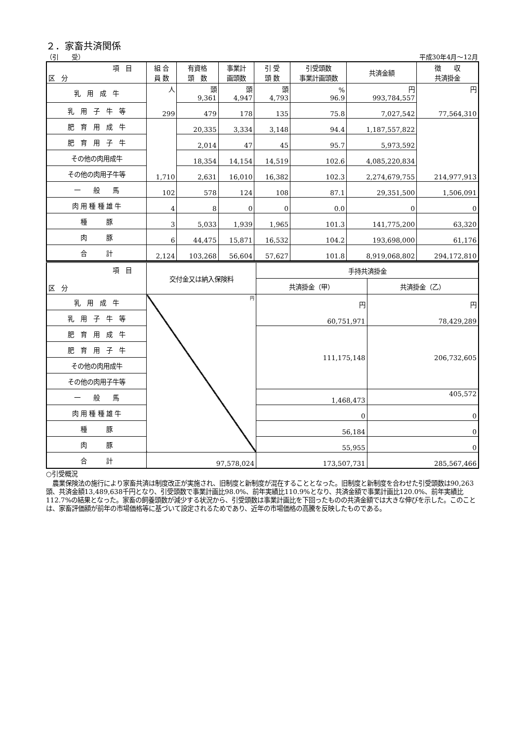２．家畜共済関係
（引　　受） 平成30年4月～12月
| 項 目 区 分 | 組 合 員 数 | 有資格 頭 数 | 事業計 画頭数 | 引 受 頭 数 | 引受頭数 事業計画頭数 | 共済金額 | 徴 収 共済掛金 |
| --- | --- | --- | --- | --- | --- | --- | --- |
| 乳 用 成 牛 | 人 299 | 頭 9,361 | 頭 4,947 | 頭 4,793 | % 96.9 | 円 993,784,557 | 円 77,564,310 |
| 乳 用 子 牛 等 | | 479 | 178 | 135 | 75.8 | 7,027,542 | |
| 肥 育 用 成 牛 | 1,710 | 20,335 | 3,334 | 3,148 | 94.4 | 1,187,557,822 | 214,977,913 |
| 肥 育 用 子 牛 | | 2,014 | 47 | 45 | 95.7 | 5,973,592 | |
| その他の肉用成牛 | | 18,354 | 14,154 | 14,519 | 102.6 | 4,085,220,834 | |
| その他の肉用子牛等 | | 2,631 | 16,010 | 16,382 | 102.3 | 2,274,679,755 | |
| 一 般 馬 | 102 | 578 | 124 | 108 | 87.1 | 29,351,500 | 1,506,091 |
| 肉 用 種 種 雄 牛 | 4 | 8 | 0 | 0 | 0.0 | 0 | 0 |
| 種 豚 | 3 | 5,033 | 1,939 | 1,965 | 101.3 | 141,775,200 | 63,320 |
| 肉 豚 | 6 | 44,475 | 15,871 | 16,532 | 104.2 | 193,698,000 | 61,176 |
| 合 計 | 2,124 | 103,268 | 56,604 | 57,627 | 101.8 | 8,919,068,802 | 294,172,810 |
| 項 目 区 分 | 交付金又は納入保険料 | 手持共済掛金 | |
| --- | --- | --- | --- |
| | | 共済掛金（甲） | 共済掛金（乙） |
| 乳 用 成 牛 | 円 | 円 60,751,971 | 円 78,429,289 |
| 乳 用 子 牛 等 | | | |
| 肥 育 用 成 牛 | | 111,175,148 | 206,732,605 |
| 肥 育 用 子 牛 | | | |
| その他の肉用成牛 | | | |
| その他の肉用子牛等 | | | |
| 一 般 馬 | | 1,468,473 | 405,572 |
| 肉 用 種 種 雄 牛 | | 0 | 0 |
| 種 豚 | | 56,184 | 0 |
| 肉 豚 | | 55,955 | 0 |
| 合 計 | 97,578,024 | 173,507,731 | 285,567,466 |
○引受概況
　農業保険法の施行により家畜共済は制度改正が実施され、旧制度と新制度が混在することとなった。旧制度と新制度を合わせた引受頭数は90,263頭、共済金額13,489,638千円となり、引受頭数で事業計画比98.0%、前年実績比110.9%となり、共済金額で事業計画比120.0%、前年実績比112.7%の結果となった。家畜の飼養頭数が減少する状況から、引受頭数は事業計画比を下回ったものの共済金額では大きな伸びを示した。このことは、家畜評価額が前年の市場価格等に基づいて設定されるためであり、近年の市場価格の高騰を反映したものである。